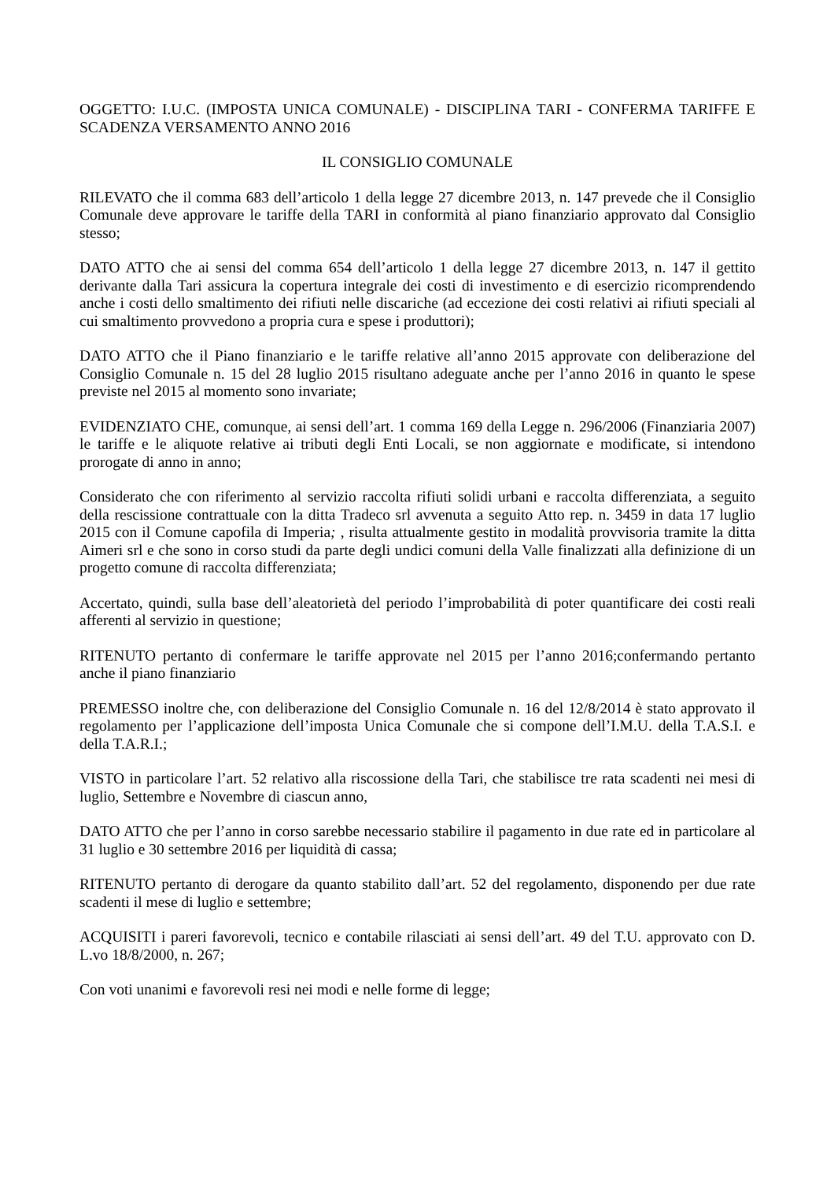OGGETTO: I.U.C. (IMPOSTA UNICA COMUNALE) - DISCIPLINA TARI - CONFERMA TARIFFE E SCADENZA VERSAMENTO ANNO 2016
IL CONSIGLIO COMUNALE
RILEVATO che il comma 683 dell’articolo 1 della legge 27 dicembre 2013, n. 147 prevede che il Consiglio Comunale deve approvare le tariffe della TARI in conformità al piano finanziario approvato dal Consiglio stesso;
DATO ATTO che ai sensi del comma 654 dell’articolo 1 della legge 27 dicembre 2013, n. 147 il gettito derivante dalla Tari assicura la copertura integrale dei costi di investimento e di esercizio ricomprendendo anche i costi dello smaltimento dei rifiuti nelle discariche (ad eccezione dei costi relativi ai rifiuti speciali al cui smaltimento provvedono a propria cura e spese i produttori);
DATO ATTO che il Piano finanziario e le tariffe relative all’anno 2015 approvate con deliberazione del Consiglio Comunale n. 15 del 28 luglio 2015 risultano adeguate anche per l’anno 2016 in quanto le spese previste nel 2015 al momento sono invariate;
EVIDENZIATO CHE, comunque, ai sensi dell’art. 1 comma 169 della Legge n. 296/2006 (Finanziaria 2007) le tariffe e le aliquote relative ai tributi degli Enti Locali, se non aggiornate e modificate, si intendono prorogate di anno in anno;
Considerato che con riferimento al servizio raccolta rifiuti solidi urbani e raccolta differenziata, a seguito della rescissione contrattuale con la ditta Tradeco srl avvenuta a seguito Atto rep. n. 3459 in data 17 luglio 2015 con il Comune capofila di Imperia; , risulta attualmente gestito in modalità provvisoria tramite la ditta Aimeri srl e che sono in corso studi da parte degli undici comuni della Valle finalizzati alla definizione di un progetto comune di raccolta differenziata;
Accertato, quindi, sulla base dell’aleatorietà del periodo l’improbabilità di poter quantificare dei costi reali afferenti al servizio in questione;
RITENUTO pertanto di confermare le tariffe approvate nel 2015 per l’anno 2016;confermando pertanto anche il piano finanziario
PREMESSO inoltre che, con deliberazione del Consiglio Comunale n. 16 del 12/8/2014 è stato approvato il regolamento per l’applicazione dell’imposta Unica Comunale che si compone dell’I.M.U. della T.A.S.I. e della T.A.R.I.;
VISTO in particolare l’art. 52 relativo alla riscossione della Tari, che stabilisce tre rata scadenti nei mesi di luglio, Settembre e Novembre di ciascun anno,
DATO ATTO che per l’anno in corso sarebbe necessario stabilire il pagamento in due rate ed in particolare al 31 luglio e 30 settembre 2016 per liquidità di cassa;
RITENUTO pertanto di derogare da quanto stabilito dall’art. 52 del regolamento, disponendo per due rate scadenti il mese di luglio e settembre;
ACQUISITI i pareri favorevoli, tecnico e contabile rilasciati ai sensi dell’art. 49 del T.U. approvato con D. L.vo 18/8/2000, n. 267;
Con voti unanimi e favorevoli resi nei modi e nelle forme di legge;